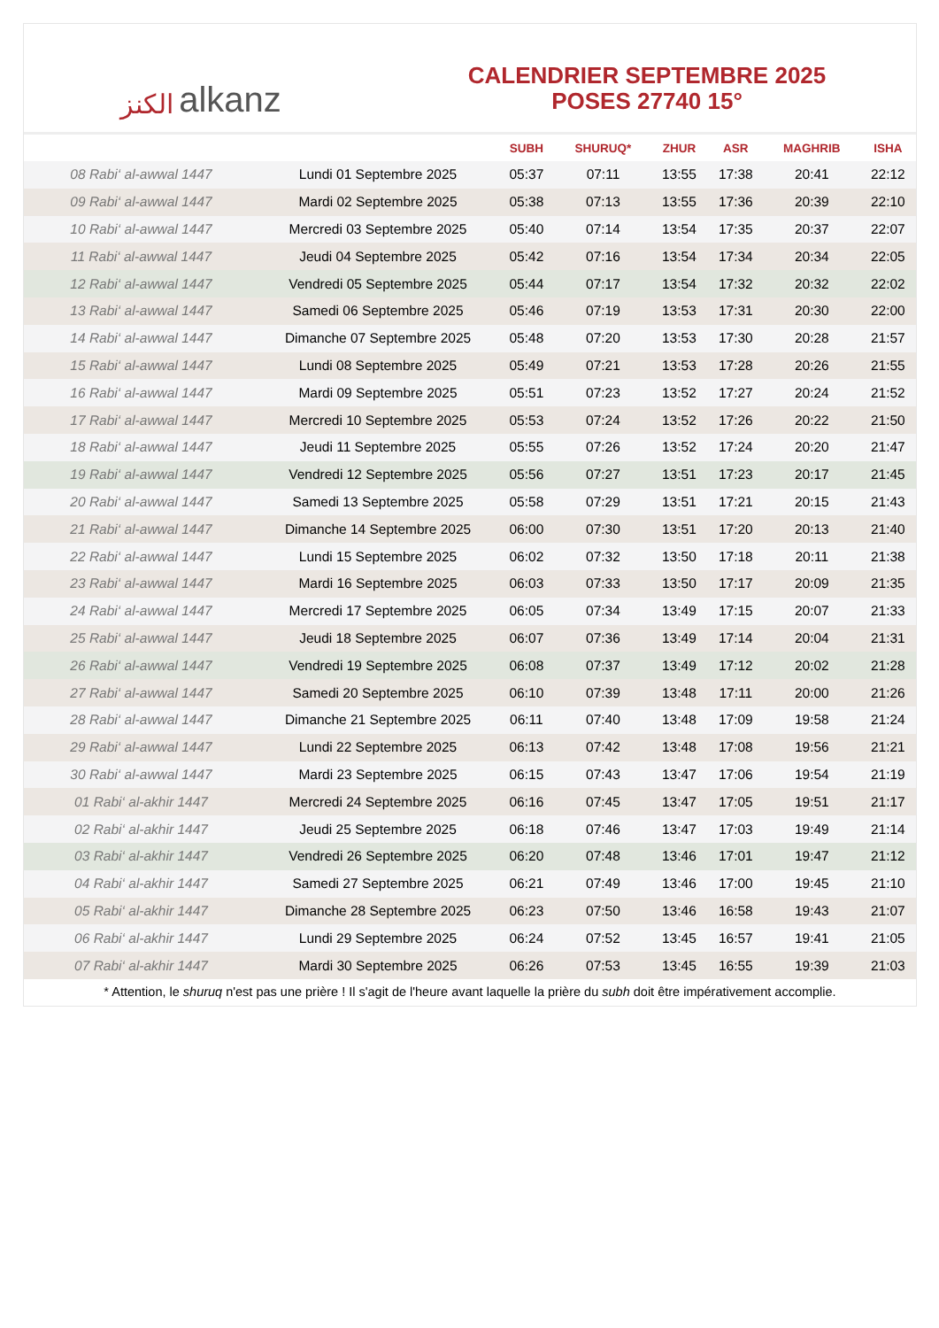الكنز alkanz
CALENDRIER SEPTEMBRE 2025
POSES 27740 15°
| | | SUBH | SHURUQ* | ZHUR | ASR | MAGHRIB | ISHA |
| --- | --- | --- | --- | --- | --- | --- | --- |
| 08 Rabi‘ al-awwal 1447 | Lundi 01 Septembre 2025 | 05:37 | 07:11 | 13:55 | 17:38 | 20:41 | 22:12 |
| 09 Rabi‘ al-awwal 1447 | Mardi 02 Septembre 2025 | 05:38 | 07:13 | 13:55 | 17:36 | 20:39 | 22:10 |
| 10 Rabi‘ al-awwal 1447 | Mercredi 03 Septembre 2025 | 05:40 | 07:14 | 13:54 | 17:35 | 20:37 | 22:07 |
| 11 Rabi‘ al-awwal 1447 | Jeudi 04 Septembre 2025 | 05:42 | 07:16 | 13:54 | 17:34 | 20:34 | 22:05 |
| 12 Rabi‘ al-awwal 1447 | Vendredi 05 Septembre 2025 | 05:44 | 07:17 | 13:54 | 17:32 | 20:32 | 22:02 |
| 13 Rabi‘ al-awwal 1447 | Samedi 06 Septembre 2025 | 05:46 | 07:19 | 13:53 | 17:31 | 20:30 | 22:00 |
| 14 Rabi‘ al-awwal 1447 | Dimanche 07 Septembre 2025 | 05:48 | 07:20 | 13:53 | 17:30 | 20:28 | 21:57 |
| 15 Rabi‘ al-awwal 1447 | Lundi 08 Septembre 2025 | 05:49 | 07:21 | 13:53 | 17:28 | 20:26 | 21:55 |
| 16 Rabi‘ al-awwal 1447 | Mardi 09 Septembre 2025 | 05:51 | 07:23 | 13:52 | 17:27 | 20:24 | 21:52 |
| 17 Rabi‘ al-awwal 1447 | Mercredi 10 Septembre 2025 | 05:53 | 07:24 | 13:52 | 17:26 | 20:22 | 21:50 |
| 18 Rabi‘ al-awwal 1447 | Jeudi 11 Septembre 2025 | 05:55 | 07:26 | 13:52 | 17:24 | 20:20 | 21:47 |
| 19 Rabi‘ al-awwal 1447 | Vendredi 12 Septembre 2025 | 05:56 | 07:27 | 13:51 | 17:23 | 20:17 | 21:45 |
| 20 Rabi‘ al-awwal 1447 | Samedi 13 Septembre 2025 | 05:58 | 07:29 | 13:51 | 17:21 | 20:15 | 21:43 |
| 21 Rabi‘ al-awwal 1447 | Dimanche 14 Septembre 2025 | 06:00 | 07:30 | 13:51 | 17:20 | 20:13 | 21:40 |
| 22 Rabi‘ al-awwal 1447 | Lundi 15 Septembre 2025 | 06:02 | 07:32 | 13:50 | 17:18 | 20:11 | 21:38 |
| 23 Rabi‘ al-awwal 1447 | Mardi 16 Septembre 2025 | 06:03 | 07:33 | 13:50 | 17:17 | 20:09 | 21:35 |
| 24 Rabi‘ al-awwal 1447 | Mercredi 17 Septembre 2025 | 06:05 | 07:34 | 13:49 | 17:15 | 20:07 | 21:33 |
| 25 Rabi‘ al-awwal 1447 | Jeudi 18 Septembre 2025 | 06:07 | 07:36 | 13:49 | 17:14 | 20:04 | 21:31 |
| 26 Rabi‘ al-awwal 1447 | Vendredi 19 Septembre 2025 | 06:08 | 07:37 | 13:49 | 17:12 | 20:02 | 21:28 |
| 27 Rabi‘ al-awwal 1447 | Samedi 20 Septembre 2025 | 06:10 | 07:39 | 13:48 | 17:11 | 20:00 | 21:26 |
| 28 Rabi‘ al-awwal 1447 | Dimanche 21 Septembre 2025 | 06:11 | 07:40 | 13:48 | 17:09 | 19:58 | 21:24 |
| 29 Rabi‘ al-awwal 1447 | Lundi 22 Septembre 2025 | 06:13 | 07:42 | 13:48 | 17:08 | 19:56 | 21:21 |
| 30 Rabi‘ al-awwal 1447 | Mardi 23 Septembre 2025 | 06:15 | 07:43 | 13:47 | 17:06 | 19:54 | 21:19 |
| 01 Rabi‘ al-akhir 1447 | Mercredi 24 Septembre 2025 | 06:16 | 07:45 | 13:47 | 17:05 | 19:51 | 21:17 |
| 02 Rabi‘ al-akhir 1447 | Jeudi 25 Septembre 2025 | 06:18 | 07:46 | 13:47 | 17:03 | 19:49 | 21:14 |
| 03 Rabi‘ al-akhir 1447 | Vendredi 26 Septembre 2025 | 06:20 | 07:48 | 13:46 | 17:01 | 19:47 | 21:12 |
| 04 Rabi‘ al-akhir 1447 | Samedi 27 Septembre 2025 | 06:21 | 07:49 | 13:46 | 17:00 | 19:45 | 21:10 |
| 05 Rabi‘ al-akhir 1447 | Dimanche 28 Septembre 2025 | 06:23 | 07:50 | 13:46 | 16:58 | 19:43 | 21:07 |
| 06 Rabi‘ al-akhir 1447 | Lundi 29 Septembre 2025 | 06:24 | 07:52 | 13:45 | 16:57 | 19:41 | 21:05 |
| 07 Rabi‘ al-akhir 1447 | Mardi 30 Septembre 2025 | 06:26 | 07:53 | 13:45 | 16:55 | 19:39 | 21:03 |
* Attention, le shuruq n'est pas une prière ! Il s'agit de l'heure avant laquelle la prière du subh doit être impérativement accomplie.